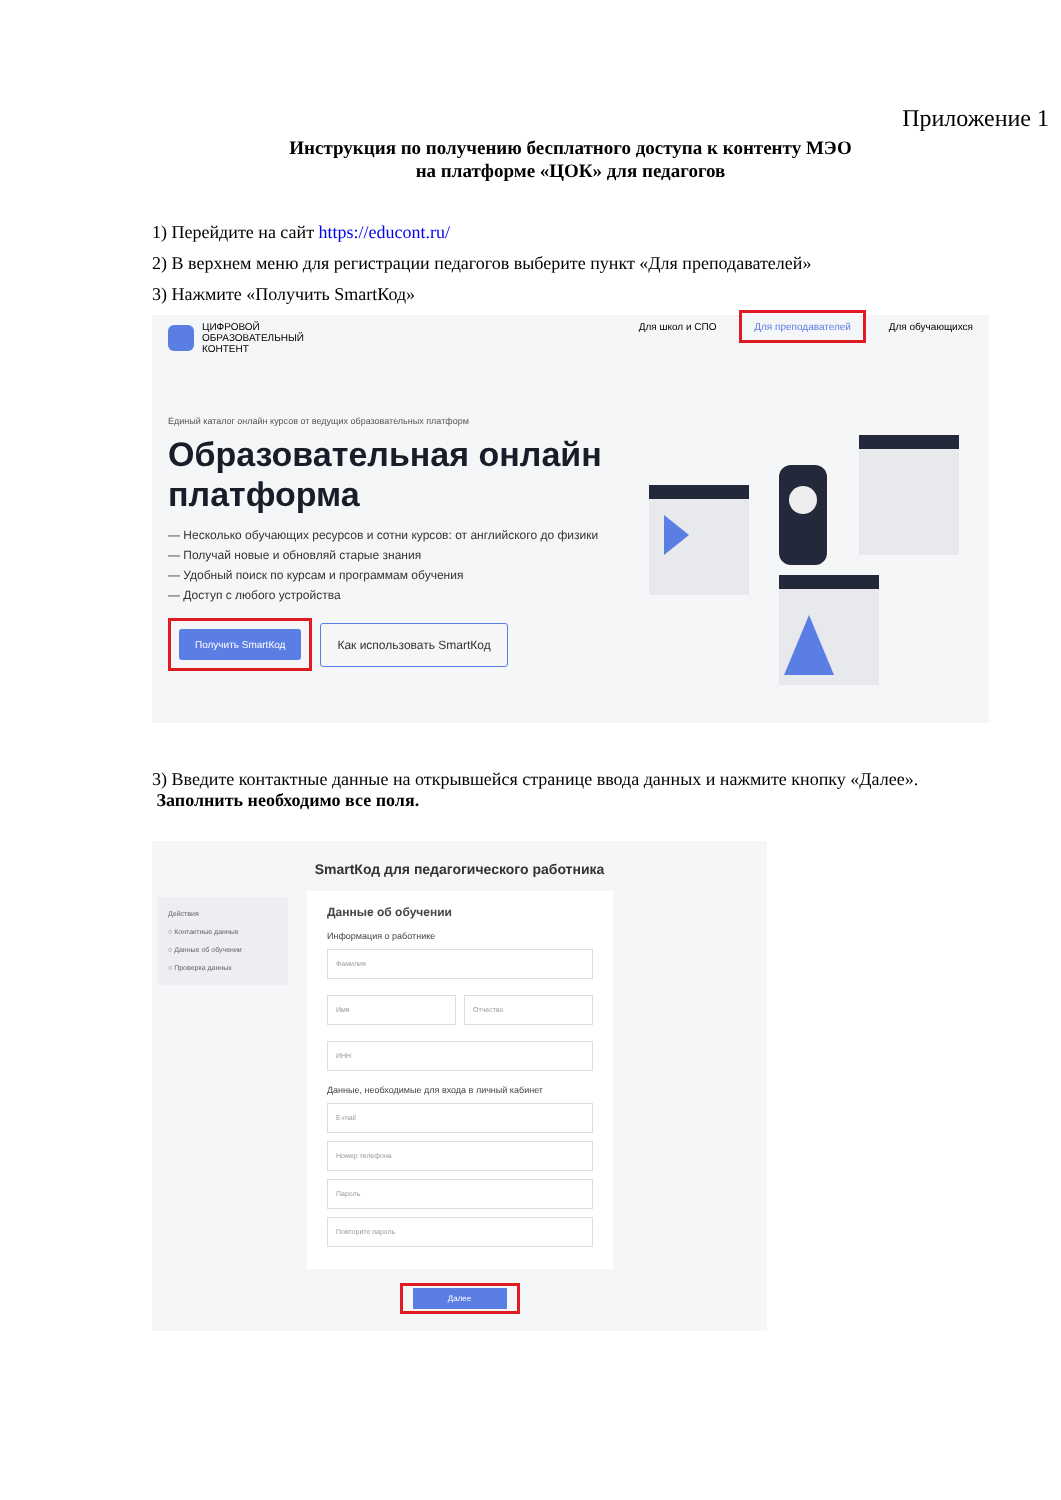Приложение 1
Инструкция по получению бесплатного доступа к контенту МЭО
на платформе «ЦОК» для педагогов
1) Перейдите на сайт https://educont.ru/
2) В верхнем меню для регистрации педагогов выберите пункт «Для преподавателей»
3) Нажмите «Получить SmartКод»
ЦИФРОВОЙ
ОБРАЗОВАТЕЛЬНЫЙ
КОНТЕНТ
Для школ и СПО Для преподавателей Для обучающихся
Единый каталог онлайн курсов от ведущих образовательных платформ
Образовательная онлайн платформа
— Несколько обучающих ресурсов и сотни курсов: от английского до физики
— Получай новые и обновляй старые знания
— Удобный поиск по курсам и программам обучения
— Доступ с любого устройства
Получить SmartКод
Как использовать SmartКод
3) Введите контактные данные на открывшейся странице ввода данных и нажмите кнопку «Далее». Заполнить необходимо все поля.
SmartКод для педагогического работника
Действия
○ Контактные данные
○ Данные об обучении
○ Проверка данных
Данные об обучении
Информация о работнике
Фамилия
Имя Отчество
ИНН
Данные, необходимые для входа в личный кабинет
E-mail
Номер телефона
Пароль
Повторите пароль
Далее